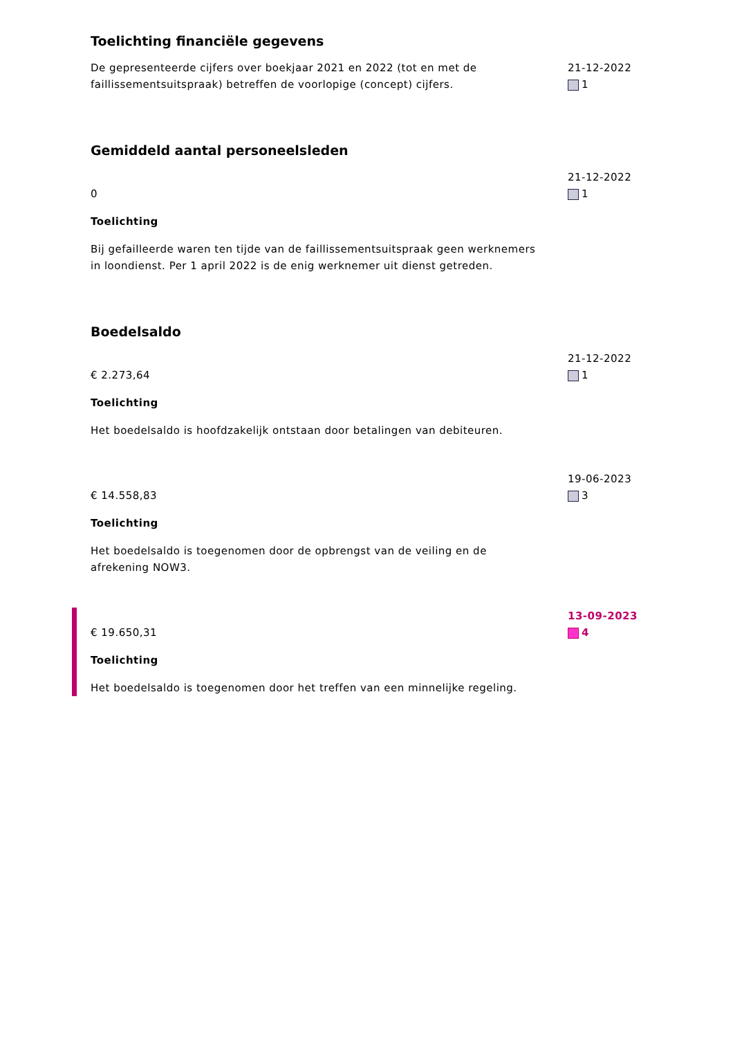Toelichting financiële gegevens
De gepresenteerde cijfers over boekjaar 2021 en 2022 (tot en met de faillissementsuitspraak) betreffen de voorlopige (concept) cijfers.
21-12-2022
1
Gemiddeld aantal personeelsleden
0
Toelichting
Bij gefailleerde waren ten tijde van de faillissementsuitspraak geen werknemers in loondienst. Per 1 april 2022 is de enig werknemer uit dienst getreden.
21-12-2022
1
Boedelsaldo
€ 2.273,64
Toelichting
Het boedelsaldo is hoofdzakelijk ontstaan door betalingen van debiteuren.
21-12-2022
1
€ 14.558,83
Toelichting
Het boedelsaldo is toegenomen door de opbrengst van de veiling en de afrekening NOW3.
19-06-2023
3
€ 19.650,31
Toelichting
Het boedelsaldo is toegenomen door het treffen van een minnelijke regeling.
13-09-2023
4